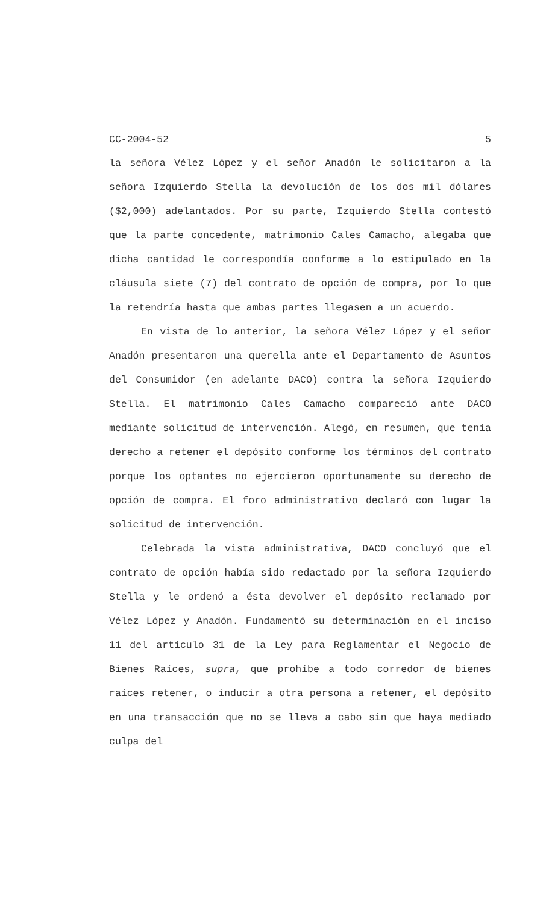CC-2004-52 5
la señora Vélez López y el señor Anadón le solicitaron a la señora Izquierdo Stella la devolución de los dos mil dólares ($2,000) adelantados. Por su parte, Izquierdo Stella contestó que la parte concedente, matrimonio Cales Camacho, alegaba que dicha cantidad le correspondía conforme a lo estipulado en la cláusula siete (7) del contrato de opción de compra, por lo que la retendría hasta que ambas partes llegasen a un acuerdo.
En vista de lo anterior, la señora Vélez López y el señor Anadón presentaron una querella ante el Departamento de Asuntos del Consumidor (en adelante DACO) contra la señora Izquierdo Stella. El matrimonio Cales Camacho compareció ante DACO mediante solicitud de intervención. Alegó, en resumen, que tenía derecho a retener el depósito conforme los términos del contrato porque los optantes no ejercieron oportunamente su derecho de opción de compra. El foro administrativo declaró con lugar la solicitud de intervención.
Celebrada la vista administrativa, DACO concluyó que el contrato de opción había sido redactado por la señora Izquierdo Stella y le ordenó a ésta devolver el depósito reclamado por Vélez López y Anadón. Fundamentó su determinación en el inciso 11 del artículo 31 de la Ley para Reglamentar el Negocio de Bienes Raíces, supra, que prohíbe a todo corredor de bienes raíces retener, o inducir a otra persona a retener, el depósito en una transacción que no se lleva a cabo sin que haya mediado culpa del